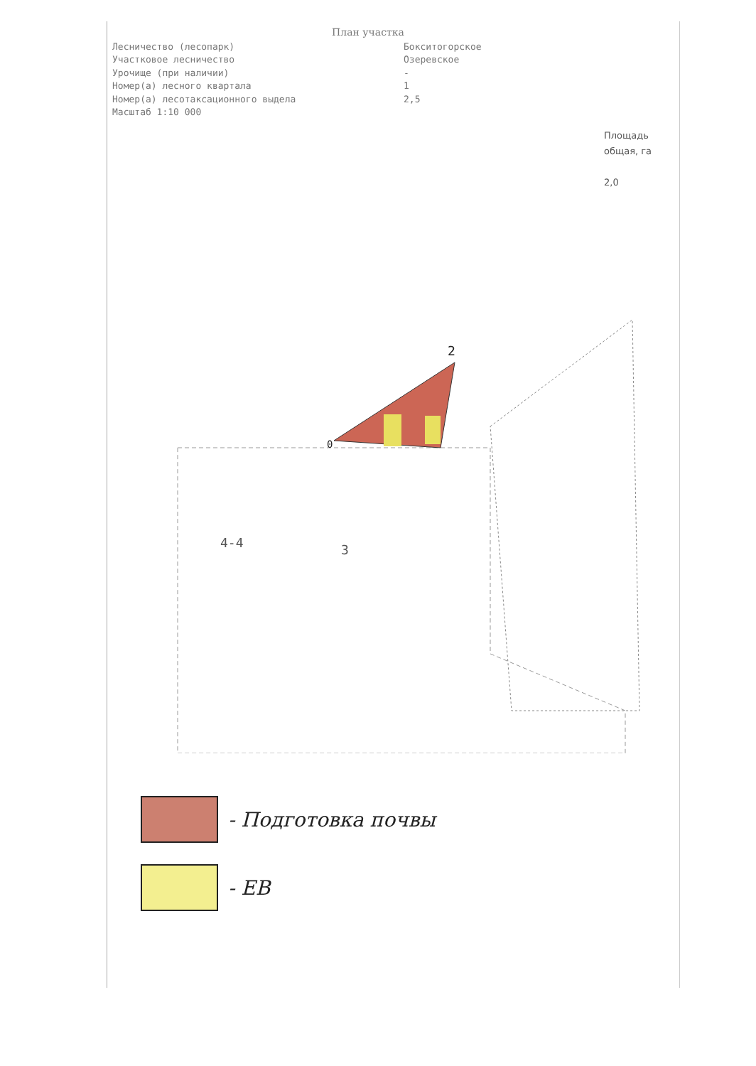План участка
Лесничество (лесопарк) Бокситогорское
Участковое лесничество Озеревское
Урочище (при наличии) -
Номер(а) лесного квартала 1
Номер(а) лесотаксационного выдела 2,5
Масштаб 1:10 000
Площадь
общая, га
2,0
4-4
3
2
0
- Подготовка почвы
- ЕВ